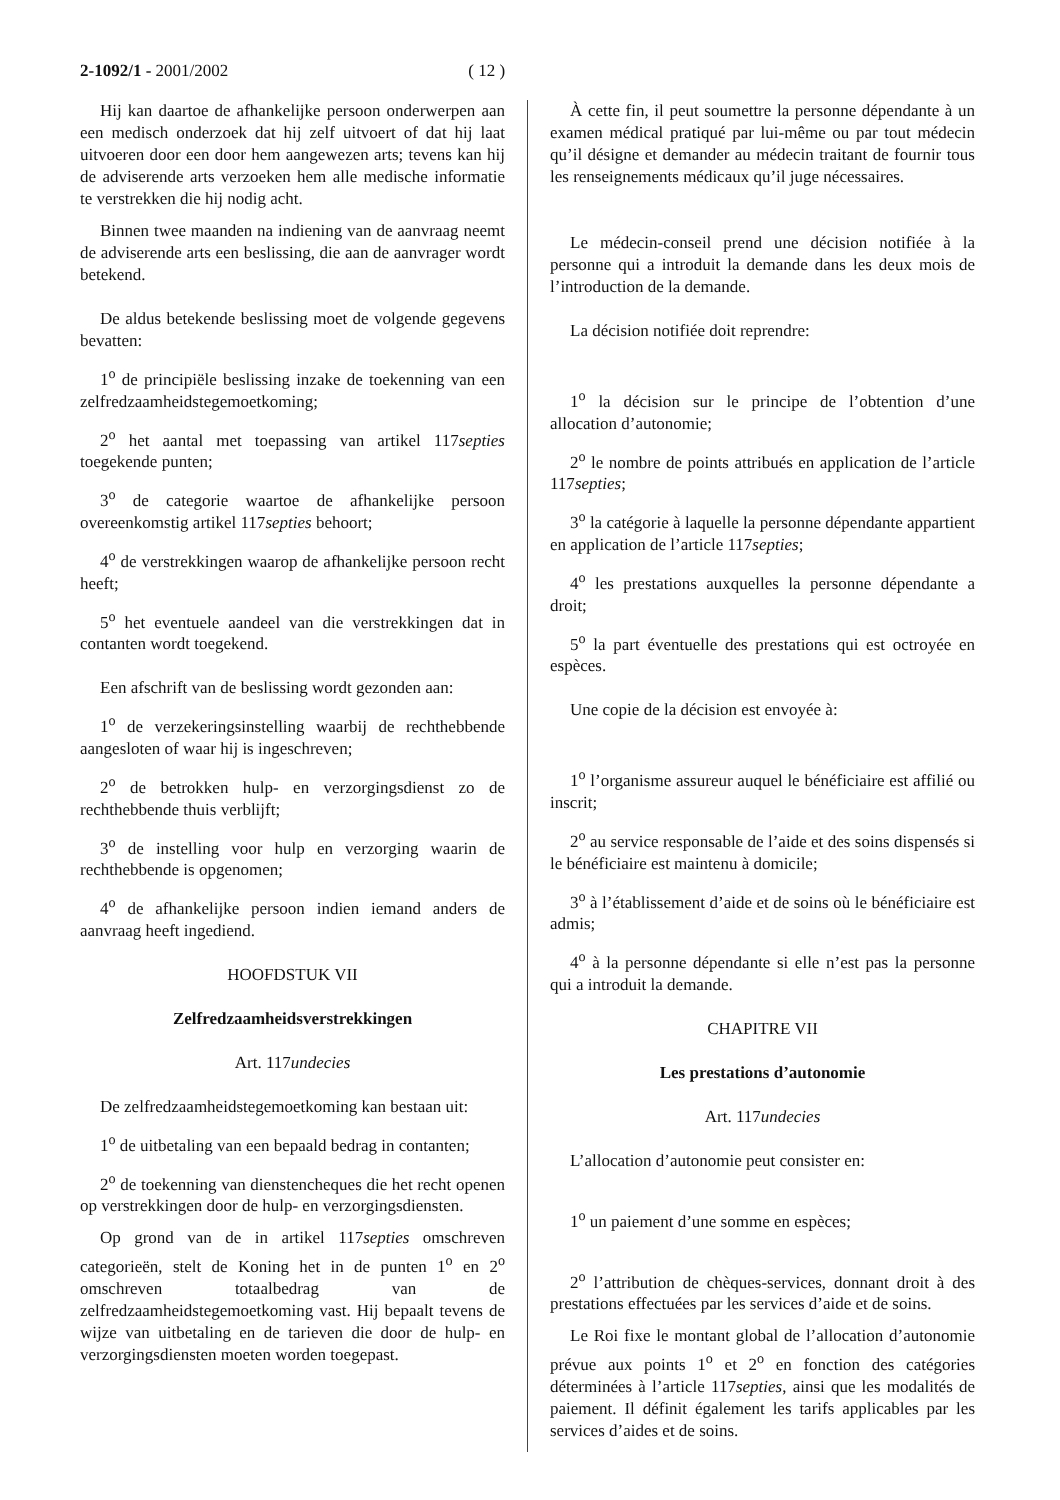2-1092/1 - 2001/2002 ( 12 )
Hij kan daartoe de afhankelijke persoon onderwerpen aan een medisch onderzoek dat hij zelf uitvoert of dat hij laat uitvoeren door een door hem aangewezen arts; tevens kan hij de adviserende arts verzoeken hem alle medische informatie te verstrekken die hij nodig acht.
Binnen twee maanden na indiening van de aanvraag neemt de adviserende arts een beslissing, die aan de aanvrager wordt betekend.
De aldus betekende beslissing moet de volgende gegevens bevatten:
1<sup>o</sup> de principiële beslissing inzake de toekenning van een zelfredzaamheidstegemoetkoming;
2<sup>o</sup> het aantal met toepassing van artikel 117septies toegekende punten;
3<sup>o</sup> de categorie waartoe de afhankelijke persoon overeenkomstig artikel 117septies behoort;
4<sup>o</sup> de verstrekkingen waarop de afhankelijke persoon recht heeft;
5<sup>o</sup> het eventuele aandeel van die verstrekkingen dat in contanten wordt toegekend.
Een afschrift van de beslissing wordt gezonden aan:
1<sup>o</sup> de verzekeringsinstelling waarbij de rechthebbende aangesloten of waar hij is ingeschreven;
2<sup>o</sup> de betrokken hulp- en verzorgingsdienst zo de rechthebbende thuis verblijft;
3<sup>o</sup> de instelling voor hulp en verzorging waarin de rechthebbende is opgenomen;
4<sup>o</sup> de afhankelijke persoon indien iemand anders de aanvraag heeft ingediend.
HOOFDSTUK VII
Zelfredzaamheidsverstrekkingen
Art. 117undecies
De zelfredzaamheidstegemoetkoming kan bestaan uit:
1<sup>o</sup> de uitbetaling van een bepaald bedrag in contanten;
2<sup>o</sup> de toekenning van dienstencheques die het recht openen op verstrekkingen door de hulp- en verzorgingsdiensten.
Op grond van de in artikel 117septies omschreven categorieën, stelt de Koning het in de punten 1<sup>o</sup> en 2<sup>o</sup> omschreven totaalbedrag van de zelfredzaamheidstegemoetkoming vast. Hij bepaalt tevens de wijze van uitbetaling en de tarieven die door de hulp- en verzorgingsdiensten moeten worden toegepast.
À cette fin, il peut soumettre la personne dépendante à un examen médical pratiqué par lui-même ou par tout médecin qu’il désigne et demander au médecin traitant de fournir tous les renseignements médicaux qu’il juge nécessaires.
Le médecin-conseil prend une décision notifiée à la personne qui a introduit la demande dans les deux mois de l’introduction de la demande.
La décision notifiée doit reprendre:
1<sup>o</sup> la décision sur le principe de l’obtention d’une allocation d’autonomie;
2<sup>o</sup> le nombre de points attribués en application de l’article 117septies;
3<sup>o</sup> la catégorie à laquelle la personne dépendante appartient en application de l’article 117septies;
4<sup>o</sup> les prestations auxquelles la personne dépendante a droit;
5<sup>o</sup> la part éventuelle des prestations qui est octroyée en espèces.
Une copie de la décision est envoyée à:
1<sup>o</sup> l’organisme assureur auquel le bénéficiaire est affilié ou inscrit;
2<sup>o</sup> au service responsable de l’aide et des soins dispensés si le bénéficiaire est maintenu à domicile;
3<sup>o</sup> à l’établissement d’aide et de soins où le bénéficiaire est admis;
4<sup>o</sup> à la personne dépendante si elle n’est pas la personne qui a introduit la demande.
CHAPITRE VII
Les prestations d’autonomie
Art. 117undecies
L’allocation d’autonomie peut consister en:
1<sup>o</sup> un paiement d’une somme en espèces;
2<sup>o</sup> l’attribution de chèques-services, donnant droit à des prestations effectuées par les services d’aide et de soins.
Le Roi fixe le montant global de l’allocation d’autonomie prévue aux points 1<sup>o</sup> et 2<sup>o</sup> en fonction des catégories déterminées à l’article 117septies, ainsi que les modalités de paiement. Il définit également les tarifs applicables par les services d’aides et de soins.